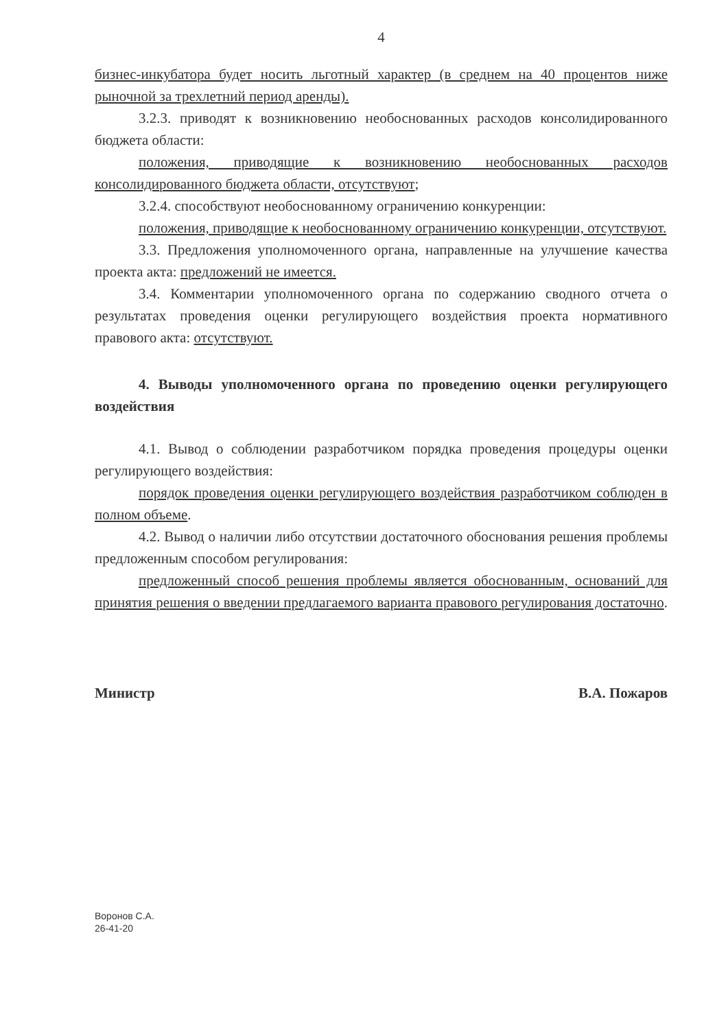4
бизнес-инкубатора будет носить льготный характер (в среднем на 40 процентов ниже рыночной за трехлетний период аренды).
3.2.3. приводят к возникновению необоснованных расходов консолидированного бюджета области:
положения, приводящие к возникновению необоснованных расходов консолидированного бюджета области, отсутствуют;
3.2.4. способствуют необоснованному ограничению конкуренции:
положения, приводящие к необоснованному ограничению конкуренции, отсутствуют.
3.3. Предложения уполномоченного органа, направленные на улучшение качества проекта акта: предложений не имеется.
3.4. Комментарии уполномоченного органа по содержанию сводного отчета о результатах проведения оценки регулирующего воздействия проекта нормативного правового акта: отсутствуют.
4. Выводы уполномоченного органа по проведению оценки регулирующего воздействия
4.1. Вывод о соблюдении разработчиком порядка проведения процедуры оценки регулирующего воздействия:
порядок проведения оценки регулирующего воздействия разработчиком соблюден в полном объеме.
4.2. Вывод о наличии либо отсутствии достаточного обоснования решения проблемы предложенным способом регулирования:
предложенный способ решения проблемы является обоснованным, оснований для принятия решения о введении предлагаемого варианта правового регулирования достаточно.
Министр В.А. Пожаров
Воронов С.А.
26-41-20